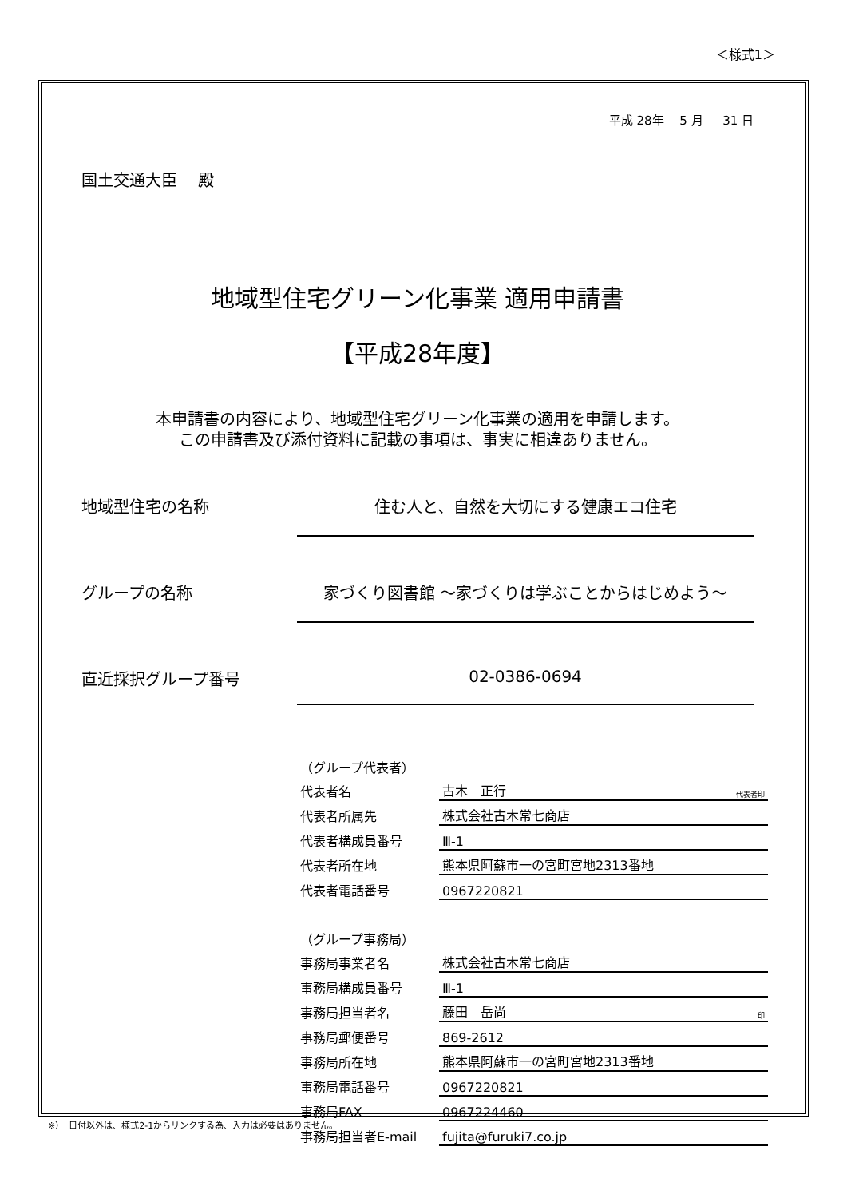＜様式1＞
平成 28年　 5 月 　 31 日
国土交通大臣　 殿
地域型住宅グリーン化事業 適用申請書
【平成28年度】
本申請書の内容により、地域型住宅グリーン化事業の適用を申請します。
この申請書及び添付資料に記載の事項は、事実に相違ありません。
地域型住宅の名称 住む人と、自然を大切にする健康エコ住宅
グループの名称 家づくり図書館 ～家づくりは学ぶことからはじめよう～
直近採択グループ番号 02-0386-0694
| （グループ代表者） | | |
| 代表者名 | 古木 正行 | 代表者印 |
| 代表者所属先 | 株式会社古木常七商店 | |
| 代表者構成員番号 | Ⅲ-1 | |
| 代表者所在地 | 熊本県阿蘇市一の宮町宮地2313番地 | |
| 代表者電話番号 | 0967220821 | |
| （グループ事務局） | | |
| 事務局事業者名 | 株式会社古木常七商店 | |
| 事務局構成員番号 | Ⅲ-1 | |
| 事務局担当者名 | 藤田 岳尚 | 印 |
| 事務局郵便番号 | 869-2612 | |
| 事務局所在地 | 熊本県阿蘇市一の宮町宮地2313番地 | |
| 事務局電話番号 | 0967220821 | |
| 事務局FAX | 0967224460 | |
| 事務局担当者E-mail | fujita@furuki7.co.jp | |
※）　日付以外は、様式2-1からリンクする為、入力は必要はありません。